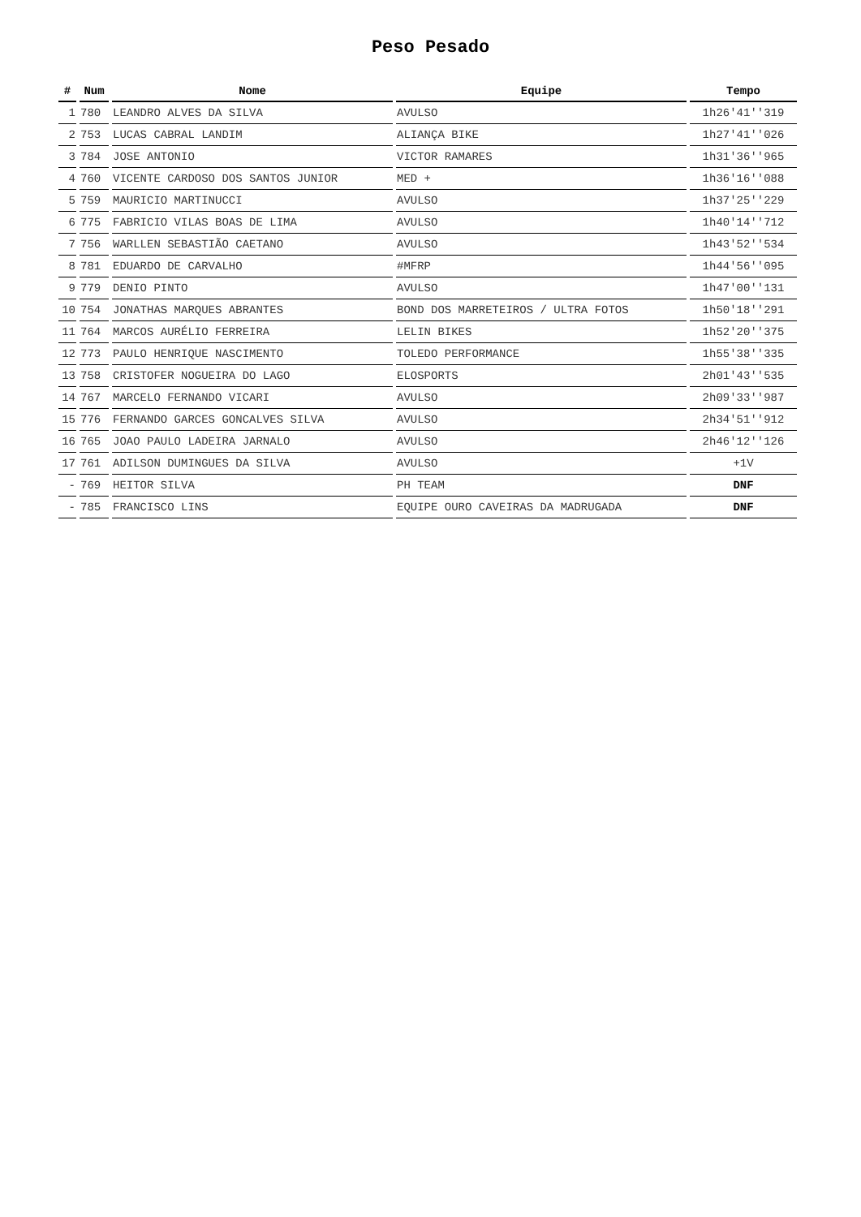Peso Pesado
| # | Num | Nome | Equipe | Tempo |
| --- | --- | --- | --- | --- |
| 1 | 780 | LEANDRO ALVES DA SILVA | AVULSO | 1h26'41''319 |
| 2 | 753 | LUCAS CABRAL LANDIM | ALIANÇA BIKE | 1h27'41''026 |
| 3 | 784 | JOSE ANTONIO | VICTOR RAMARES | 1h31'36''965 |
| 4 | 760 | VICENTE CARDOSO DOS SANTOS JUNIOR | MED + | 1h36'16''088 |
| 5 | 759 | MAURICIO MARTINUCCI | AVULSO | 1h37'25''229 |
| 6 | 775 | FABRICIO VILAS BOAS DE LIMA | AVULSO | 1h40'14''712 |
| 7 | 756 | WARLLEN SEBASTIÃO CAETANO | AVULSO | 1h43'52''534 |
| 8 | 781 | EDUARDO DE CARVALHO | #MFRP | 1h44'56''095 |
| 9 | 779 | DENIO PINTO | AVULSO | 1h47'00''131 |
| 10 | 754 | JONATHAS MARQUES ABRANTES | BOND DOS MARRETEIROS / ULTRA FOTOS | 1h50'18''291 |
| 11 | 764 | MARCOS AURÉLIO FERREIRA | LELIN BIKES | 1h52'20''375 |
| 12 | 773 | PAULO HENRIQUE NASCIMENTO | TOLEDO PERFORMANCE | 1h55'38''335 |
| 13 | 758 | CRISTOFER NOGUEIRA DO LAGO | ELOSPORTS | 2h01'43''535 |
| 14 | 767 | MARCELO FERNANDO VICARI | AVULSO | 2h09'33''987 |
| 15 | 776 | FERNANDO GARCES GONCALVES SILVA | AVULSO | 2h34'51''912 |
| 16 | 765 | JOAO PAULO LADEIRA JARNALO | AVULSO | 2h46'12''126 |
| 17 | 761 | ADILSON DUMINGUES DA SILVA | AVULSO | +1V |
| - | 769 | HEITOR SILVA | PH TEAM | DNF |
| - | 785 | FRANCISCO LINS | EQUIPE OURO CAVEIRAS DA MADRUGADA | DNF |